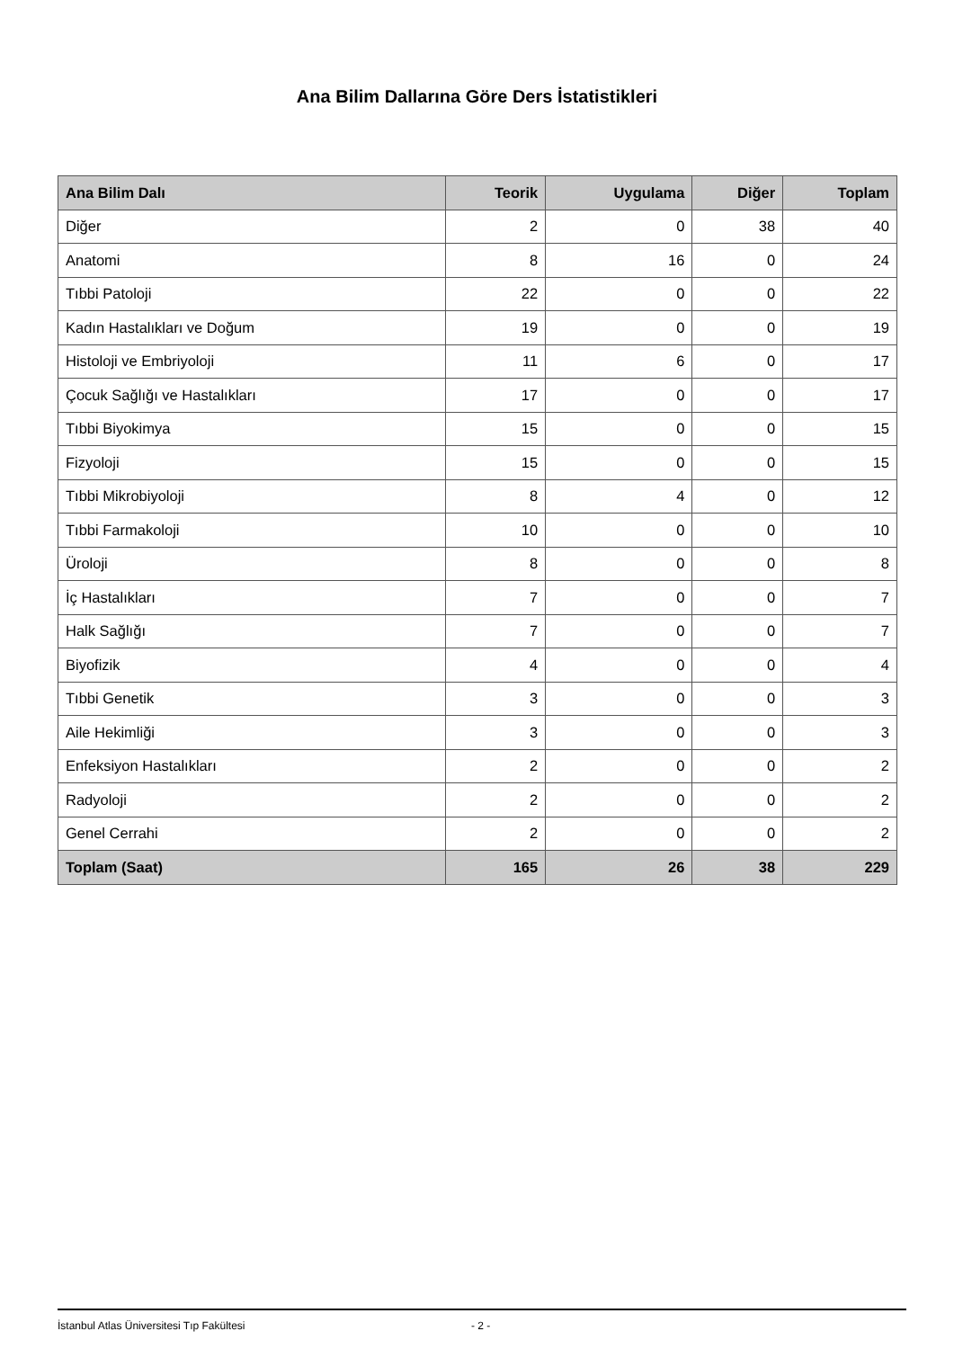Ana Bilim Dallarına Göre Ders İstatistikleri
| Ana Bilim Dalı | Teorik | Uygulama | Diğer | Toplam |
| --- | --- | --- | --- | --- |
| Diğer | 2 | 0 | 38 | 40 |
| Anatomi | 8 | 16 | 0 | 24 |
| Tıbbi Patoloji | 22 | 0 | 0 | 22 |
| Kadın Hastalıkları ve Doğum | 19 | 0 | 0 | 19 |
| Histoloji ve Embriyoloji | 11 | 6 | 0 | 17 |
| Çocuk Sağlığı ve Hastalıkları | 17 | 0 | 0 | 17 |
| Tıbbi Biyokimya | 15 | 0 | 0 | 15 |
| Fizyoloji | 15 | 0 | 0 | 15 |
| Tıbbi Mikrobiyoloji | 8 | 4 | 0 | 12 |
| Tıbbi Farmakoloji | 10 | 0 | 0 | 10 |
| Üroloji | 8 | 0 | 0 | 8 |
| İç Hastalıkları | 7 | 0 | 0 | 7 |
| Halk Sağlığı | 7 | 0 | 0 | 7 |
| Biyofizik | 4 | 0 | 0 | 4 |
| Tıbbi Genetik | 3 | 0 | 0 | 3 |
| Aile Hekimliği | 3 | 0 | 0 | 3 |
| Enfeksiyon Hastalıkları | 2 | 0 | 0 | 2 |
| Radyoloji | 2 | 0 | 0 | 2 |
| Genel Cerrahi | 2 | 0 | 0 | 2 |
| Toplam (Saat) | 165 | 26 | 38 | 229 |
İstanbul Atlas Üniversitesi Tıp Fakültesi - 2 -